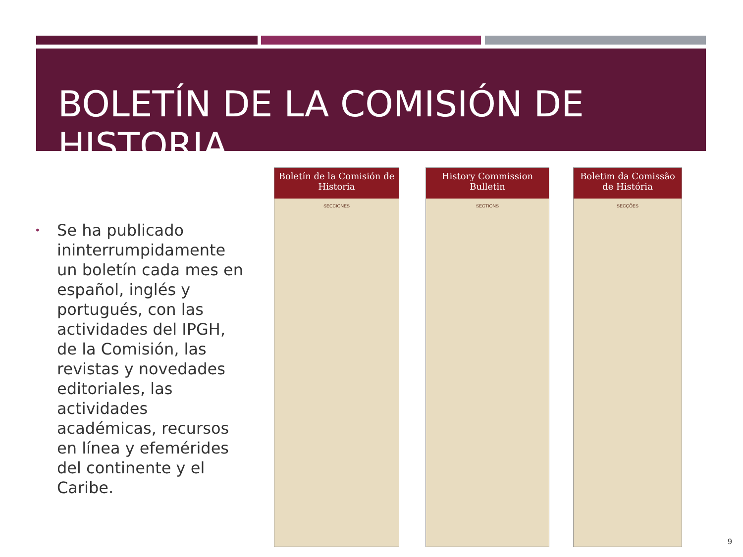BOLETÍN DE LA COMISIÓN DE HISTORIA
•
Se ha publicado ininterrumpidamente un boletín cada mes en español, inglés y portugués, con las actividades del IPGH, de la Comisión, las revistas y novedades editoriales, las actividades académicas, recursos en línea y efemérides del continente y el Caribe.
Boletín de la Comisión de Historia
SECCIONES
History Commission Bulletin
SECTIONS
Boletim da Comissão de História
SECÇÕES
9